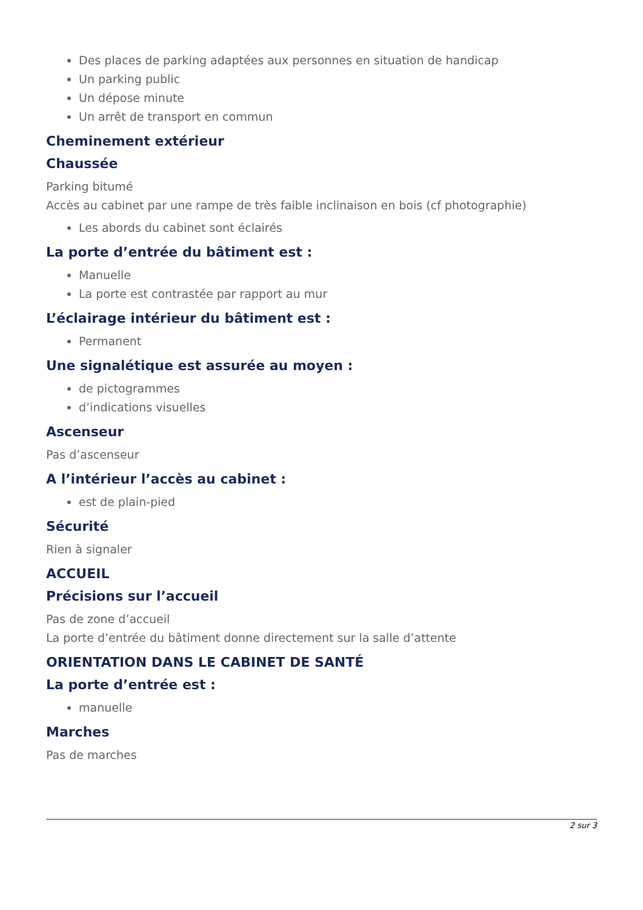Des places de parking adaptées aux personnes en situation de handicap
Un parking public
Un dépose minute
Un arrêt de transport en commun
Cheminement extérieur
Chaussée
Parking bitumé
Accès au cabinet par une rampe de très faible inclinaison en bois (cf photographie)
Les abords du cabinet sont éclairés
La porte d’entrée du bâtiment est :
Manuelle
La porte est contrastée par rapport au mur
L’éclairage intérieur du bâtiment est :
Permanent
Une signalétique est assurée au moyen :
de pictogrammes
d’indications visuelles
Ascenseur
Pas d’ascenseur
A l’intérieur l’accès au cabinet :
est de plain-pied
Sécurité
Rien à signaler
ACCUEIL
Précisions sur l’accueil
Pas de zone d’accueil
La porte d’entrée du bâtiment donne directement sur la salle d’attente
ORIENTATION DANS LE CABINET DE SANTÉ
La porte d’entrée est :
manuelle
Marches
Pas de marches
2 sur 3